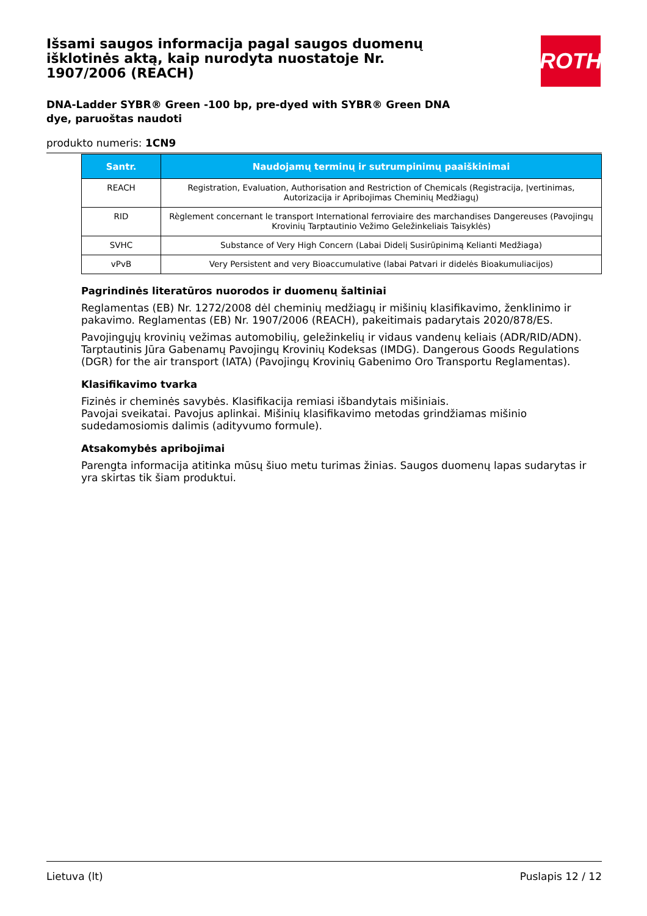Išsami saugos informacija pagal saugos duomenų išklotinės aktą, kaip nurodyta nuostatoje Nr. 1907/2006 (REACH)
DNA-Ladder SYBR® Green -100 bp, pre-dyed with SYBR® Green DNA dye, paruoštas naudoti
produkto numeris: 1CN9
ROTH
| Santr. | Naudojamų terminų ir sutrumpinimų paaiškinimai |
| --- | --- |
| REACH | Registration, Evaluation, Authorisation and Restriction of Chemicals (Registracija, Įvertinimas, Autorizacija ir Apribojimas Cheminių Medžiagų) |
| RID | Règlement concernant le transport International ferroviaire des marchandises Dangereuses (Pavojingų Krovinių Tarptautinio Vežimo Geležinkeliais Taisyklės) |
| SVHC | Substance of Very High Concern (Labai Didelį Susirūpinimą Kelianti Medžiaga) |
| vPvB | Very Persistent and very Bioaccumulative (labai Patvari ir didelės Bioakumuliacijos) |
Pagrindinės literatūros nuorodos ir duomenų šaltiniai
Reglamentas (EB) Nr. 1272/2008 dėl cheminių medžiagų ir mišinių klasifikavimo, ženklinimo ir pakavimo. Reglamentas (EB) Nr. 1907/2006 (REACH), pakeitimais padarytais 2020/878/ES.
Pavojingųjų krovinių vežimas automobilių, geležinkelių ir vidaus vandenų keliais (ADR/RID/ADN). Tarptautinis Jūra Gabenamų Pavojingų Krovinių Kodeksas (IMDG). Dangerous Goods Regulations (DGR) for the air transport (IATA) (Pavojingų Krovinių Gabenimo Oro Transportu Reglamentas).
Klasifikavimo tvarka
Fizinės ir cheminės savybės. Klasifikacija remiasi išbandytais mišiniais.
Pavojai sveikatai. Pavojus aplinkai. Mišinių klasifikavimo metodas grindžiamas mišinio sudedamosiomis dalimis (adityvumo formule).
Atsakomybės apribojimai
Parengta informacija atitinka mūsų šiuo metu turimas žinias. Saugos duomenų lapas sudarytas ir yra skirtas tik šiam produktui.
Lietuva (lt) Puslapis 12 / 12